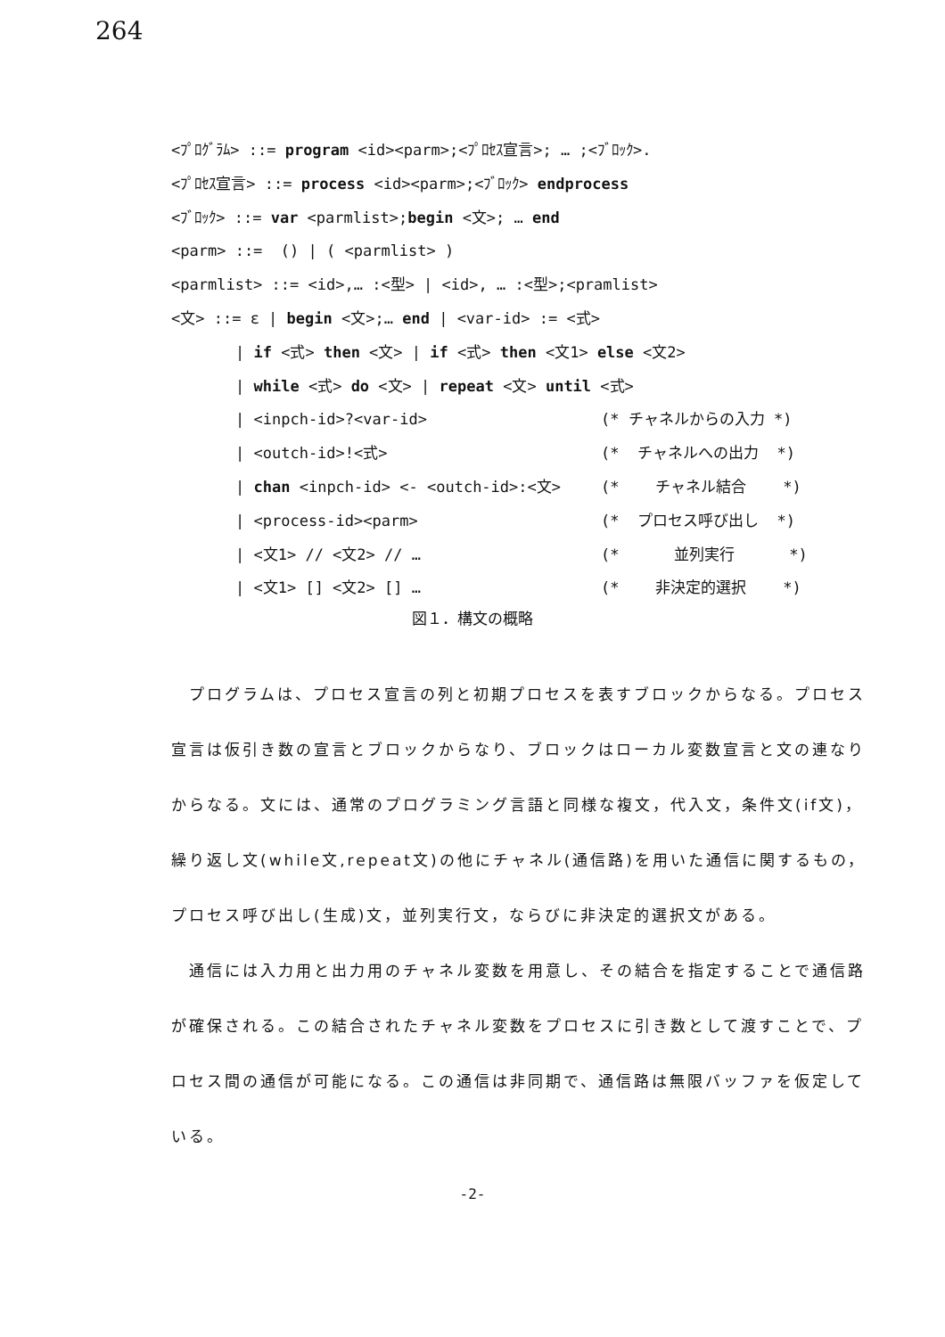264
<ﾌﾟﾛｸﾞﾗﾑ> ::= program <id><parm>;<ﾌﾟﾛｾｽ宣言>; … ;<ﾌﾞﾛｯｸ>.
<ﾌﾟﾛｾｽ宣言> ::= process <id><parm>;<ﾌﾞﾛｯｸ> endprocess
<ﾌﾞﾛｯｸ> ::= var <parmlist>;begin <文>; … end
<parm> ::= () | ( <parmlist> )
<parmlist> ::= <id>,… :<型> | <id>, … :<型>;<pramlist>
<文> ::= ε | begin <文>;… end | <var-id> := <式>
| if <式> then <文> | if <式> then <文1> else <文2>
| while <式> do <文> | repeat <文> until <式>
| <inpch-id>?<var-id> (* チャネルからの入力 *)
| <outch-id>!<式> (* チャネルへの出力 *)
| chan <inpch-id> <- <outch-id>:<文> (* チャネル結合 *)
| <process-id><parm> (* プロセス呼び出し *)
| <文1> // <文2> // … (* 並列実行 *)
| <文1> [] <文2> [] … (* 非決定的選択 *)
図１．構文の概略
プログラムは、プロセス宣言の列と初期プロセスを表すブロックからなる。プロセス宣言は仮引き数の宣言とブロックからなり、ブロックはローカル変数宣言と文の連なりからなる。文には、通常のプログラミング言語と同様な複文，代入文，条件文(if文)，繰り返し文(while文,repeat文)の他にチャネル(通信路)を用いた通信に関するもの，プロセス呼び出し(生成)文，並列実行文，ならびに非決定的選択文がある。
通信には入力用と出力用のチャネル変数を用意し、その結合を指定することで通信路が確保される。この結合されたチャネル変数をプロセスに引き数として渡すことで、プロセス間の通信が可能になる。この通信は非同期で、通信路は無限バッファを仮定している。
-2-